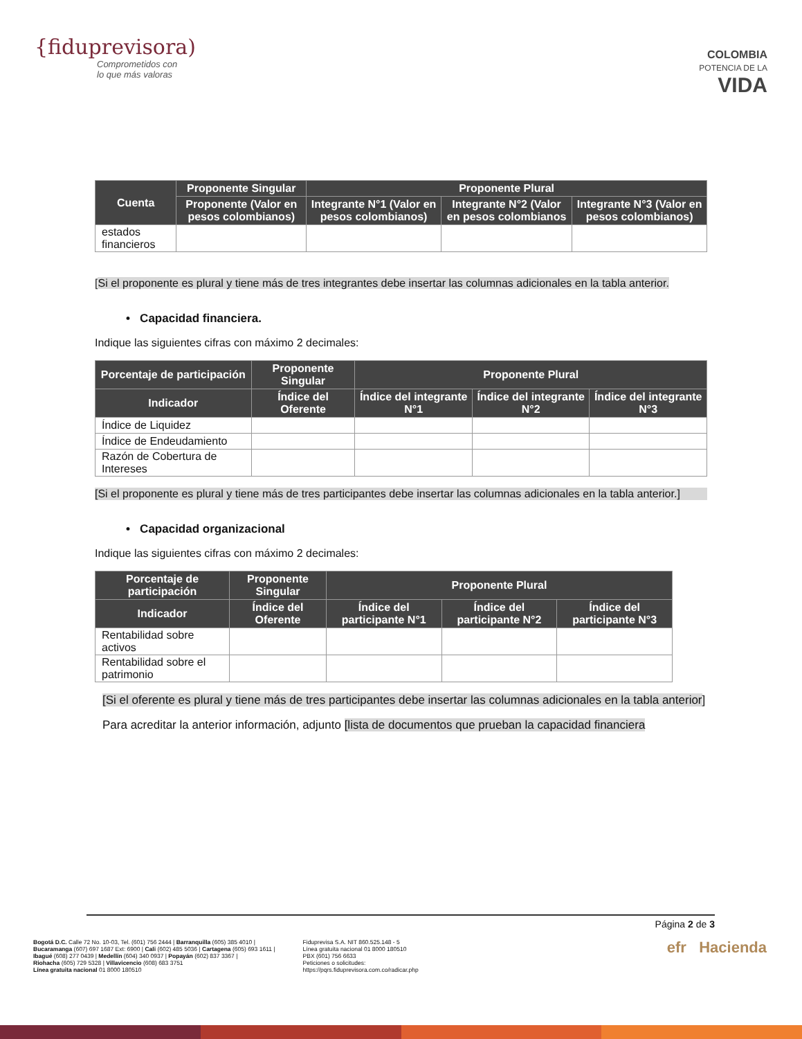{fiduprevisora)
Comprometidos con
lo que más valoras
COLOMBIA
POTENCIA DE LA
VIDA
| Cuenta | Proponente Singular | Proponente Plural | | |
| --- | --- | --- | --- | --- |
| | Proponente (Valor en pesos colombianos) | Integrante N°1 (Valor en pesos colombianos) | Integrante N°2 (Valor en pesos colombianos | Integrante N°3 (Valor en pesos colombianos) |
| estados financieros | | | | |
[Si el proponente es plural y tiene más de tres integrantes debe insertar las columnas adicionales en la tabla anterior.
• Capacidad financiera.
Indique las siguientes cifras con máximo 2 decimales:
| Porcentaje de participación | Proponente Singular | Proponente Plural | | |
| --- | --- | --- | --- | --- |
| Indicador | Índice del Oferente | Índice del integrante N°1 | Índice del integrante N°2 | Índice del integrante N°3 |
| Índice de Liquidez | | | | |
| Índice de Endeudamiento | | | | |
| Razón de Cobertura de Intereses | | | | |
[Si el proponente es plural y tiene más de tres participantes debe insertar las columnas adicionales en la tabla anterior.]
• Capacidad organizacional
Indique las siguientes cifras con máximo 2 decimales:
| Porcentaje de participación | Proponente Singular | Proponente Plural | | |
| --- | --- | --- | --- | --- |
| Indicador | Índice del Oferente | Índice del participante N°1 | Índice del participante N°2 | Índice del participante N°3 |
| Rentabilidad sobre activos | | | | |
| Rentabilidad sobre el patrimonio | | | | |
[Si el oferente es plural y tiene más de tres participantes debe insertar las columnas adicionales en la tabla anterior]
Para acreditar la anterior información, adjunto [lista de documentos que prueban la capacidad financiera
Página 2 de 3
Bogotá D.C. Calle 72 No. 10-03, Tel. (601) 756 2444 | Barranquilla (605) 385 4010 |
Bucaramanga (607) 697 1687 Ext: 6900 | Cali (602) 485 5036 | Cartagena (605) 693 1611 |
Ibagué (608) 277 0439 | Medellín (604) 340 0937 | Popayán (602) 837 3367 |
Riohacha (605) 729 5328 | Villavicencio (608) 683 3751
Línea gratuita nacional 01 8000 180510
Fiduprevisa S.A. NIT 860.525.148 - 5
Línea gratuita nacional 01 8000 180510
PBX (601) 756 6633
Peticiones o solicitudes:
https://pqrs.fiduprevisora.com.co/radicar.php
efr Hacienda